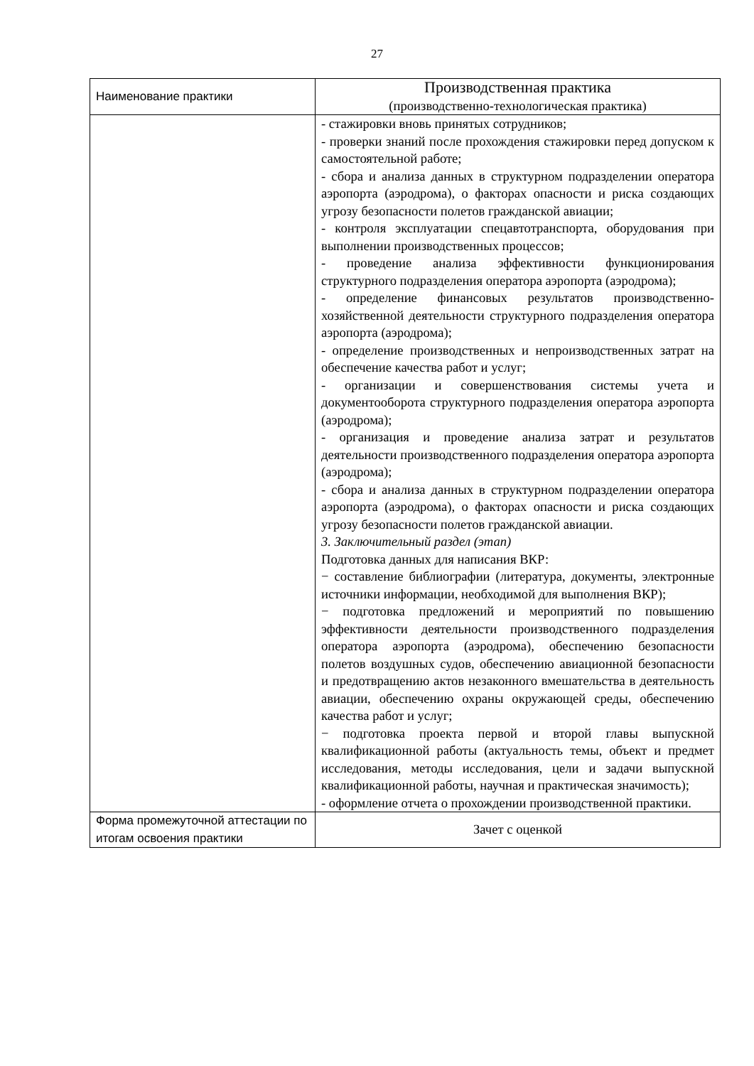27
| Наименование практики | Производственная практика (производственно-технологическая практика) |
| | - стажировки вновь принятых сотрудников; - проверки знаний после прохождения стажировки перед допуском к самостоятельной работе; - сбора и анализа данных в структурном подразделении оператора аэропорта (аэродрома), о факторах опасности и риска создающих угрозу безопасности полетов гражданской авиации; - контроля эксплуатации спецавтотранспорта, оборудования при выполнении производственных процессов; - проведение анализа эффективности функционирования структурного подразделения оператора аэропорта (аэродрома); - определение финансовых результатов производственно-хозяйственной деятельности структурного подразделения оператора аэропорта (аэродрома); - определение производственных и непроизводственных затрат на обеспечение качества работ и услуг; - организации и совершенствования системы учета и документооборота структурного подразделения оператора аэропорта (аэродрома); - организация и проведение анализа затрат и результатов деятельности производственного подразделения оператора аэропорта (аэродрома); - сбора и анализа данных в структурном подразделении оператора аэропорта (аэродрома), о факторах опасности и риска создающих угрозу безопасности полетов гражданской авиации. 3. Заключительный раздел (этап) Подготовка данных для написания ВКР: − составление библиографии (литература, документы, электронные источники информации, необходимой для выполнения ВКР); − подготовка предложений и мероприятий по повышению эффективности деятельности производственного подразделения оператора аэропорта (аэродрома), обеспечению безопасности полетов воздушных судов, обеспечению авиационной безопасности и предотвращению актов незаконного вмешательства в деятельность авиации, обеспечению охраны окружающей среды, обеспечению качества работ и услуг; − подготовка проекта первой и второй главы выпускной квалификационной работы (актуальность темы, объект и предмет исследования, методы исследования, цели и задачи выпускной квалификационной работы, научная и практическая значимость); - оформление отчета о прохождении производственной практики. |
| Форма промежуточной аттестации по итогам освоения практики | Зачет с оценкой |